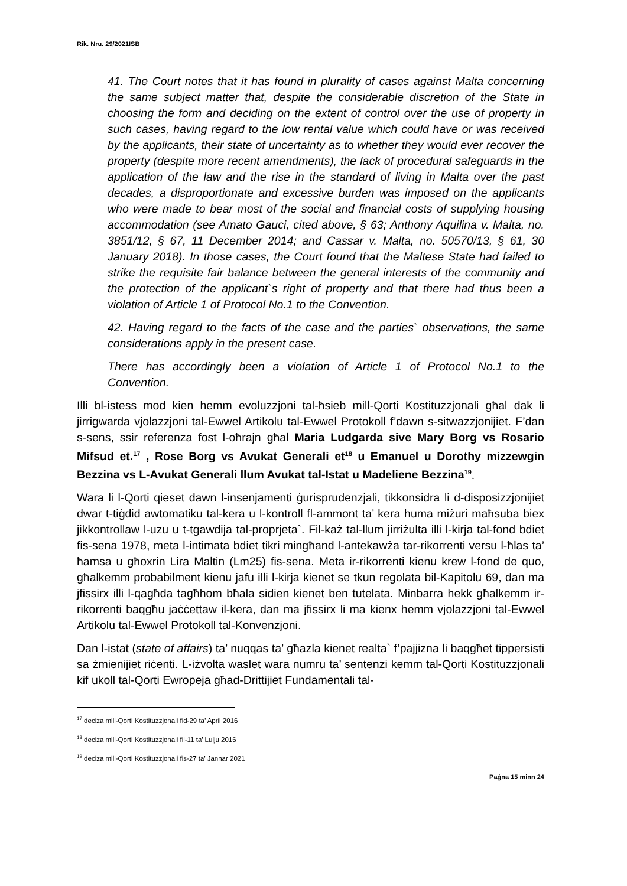Rik. Nru. 29/2021ISB
41. The Court notes that it has found in plurality of cases against Malta concerning the same subject matter that, despite the considerable discretion of the State in choosing the form and deciding on the extent of control over the use of property in such cases, having regard to the low rental value which could have or was received by the applicants, their state of uncertainty as to whether they would ever recover the property (despite more recent amendments), the lack of procedural safeguards in the application of the law and the rise in the standard of living in Malta over the past decades, a disproportionate and excessive burden was imposed on the applicants who were made to bear most of the social and financial costs of supplying housing accommodation (see Amato Gauci, cited above, § 63; Anthony Aquilina v. Malta, no. 3851/12, § 67, 11 December 2014; and Cassar v. Malta, no. 50570/13, § 61, 30 January 2018). In those cases, the Court found that the Maltese State had failed to strike the requisite fair balance between the general interests of the community and the protection of the applicant`s right of property and that there had thus been a violation of Article 1 of Protocol No.1 to the Convention.
42. Having regard to the facts of the case and the parties` observations, the same considerations apply in the present case.
There has accordingly been a violation of Article 1 of Protocol No.1 to the Convention.
Illi bl-istess mod kien hemm evoluzzjoni tal-ħsieb mill-Qorti Kostituzzjonali għal dak li jirrigwarda vjolazzjoni tal-Ewwel Artikolu tal-Ewwel Protokoll f’dawn s-sitwazzjonijiet. F’dan s-sens, ssir referenza fost l-oħrajn għal Maria Ludgarda sive Mary Borg vs Rosario Mifsud et.<sup>17</sup> , Rose Borg vs Avukat Generali et<sup>18</sup> u Emanuel u Dorothy mizzewgin Bezzina vs L-Avukat Generali llum Avukat tal-Istat u Madeliene Bezzina<sup>19</sup>.
Wara li l-Qorti qieset dawn l-insenjamenti ġurisprudenzjali, tikkonsidra li d-disposizzjonijiet dwar t-tiġdid awtomatiku tal-kera u l-kontroll fl-ammont ta’ kera huma miżuri maħsuba biex jikkontrollaw l-uzu u t-tgawdija tal-proprjeta`. Fil-każ tal-llum jirriżulta illi l-kirja tal-fond bdiet fis-sena 1978, meta l-intimata bdiet tikri mingħand l-antekawża tar-rikorrenti versu l-ħlas ta’ ħamsa u għoxrin Lira Maltin (Lm25) fis-sena. Meta ir-rikorrenti kienu krew l-fond de quo, għalkemm probabilment kienu jafu illi l-kirja kienet se tkun regolata bil-Kapitolu 69, dan ma jfissirx illi l-qagħda tagħhom bħala sidien kienet ben tutelata. Minbarra hekk għalkemm ir-rikorrenti baqgħu jaċċettaw il-kera, dan ma jfissirx li ma kienx hemm vjolazzjoni tal-Ewwel Artikolu tal-Ewwel Protokoll tal-Konvenzjoni.
Dan l-istat (state of affairs) ta’ nuqqas ta’ għazla kienet realta` f’pajjizna li baqgħet tippersisti sa żmienijiet riċenti. L-iżvolta waslet wara numru ta’ sentenzi kemm tal-Qorti Kostituzzjonali kif ukoll tal-Qorti Ewropeja għad-Drittijiet Fundamentali tal-
<sup>17</sup> deciza mill-Qorti Kostituzzjonali fid-29 ta’ April 2016
<sup>18</sup> deciza mill-Qorti Kostituzzjonali fil-11 ta’ Lulju 2016
<sup>19</sup> deciza mill-Qorti Kostituzzjonali fis-27 ta’ Jannar 2021
Paġna 15 minn 24